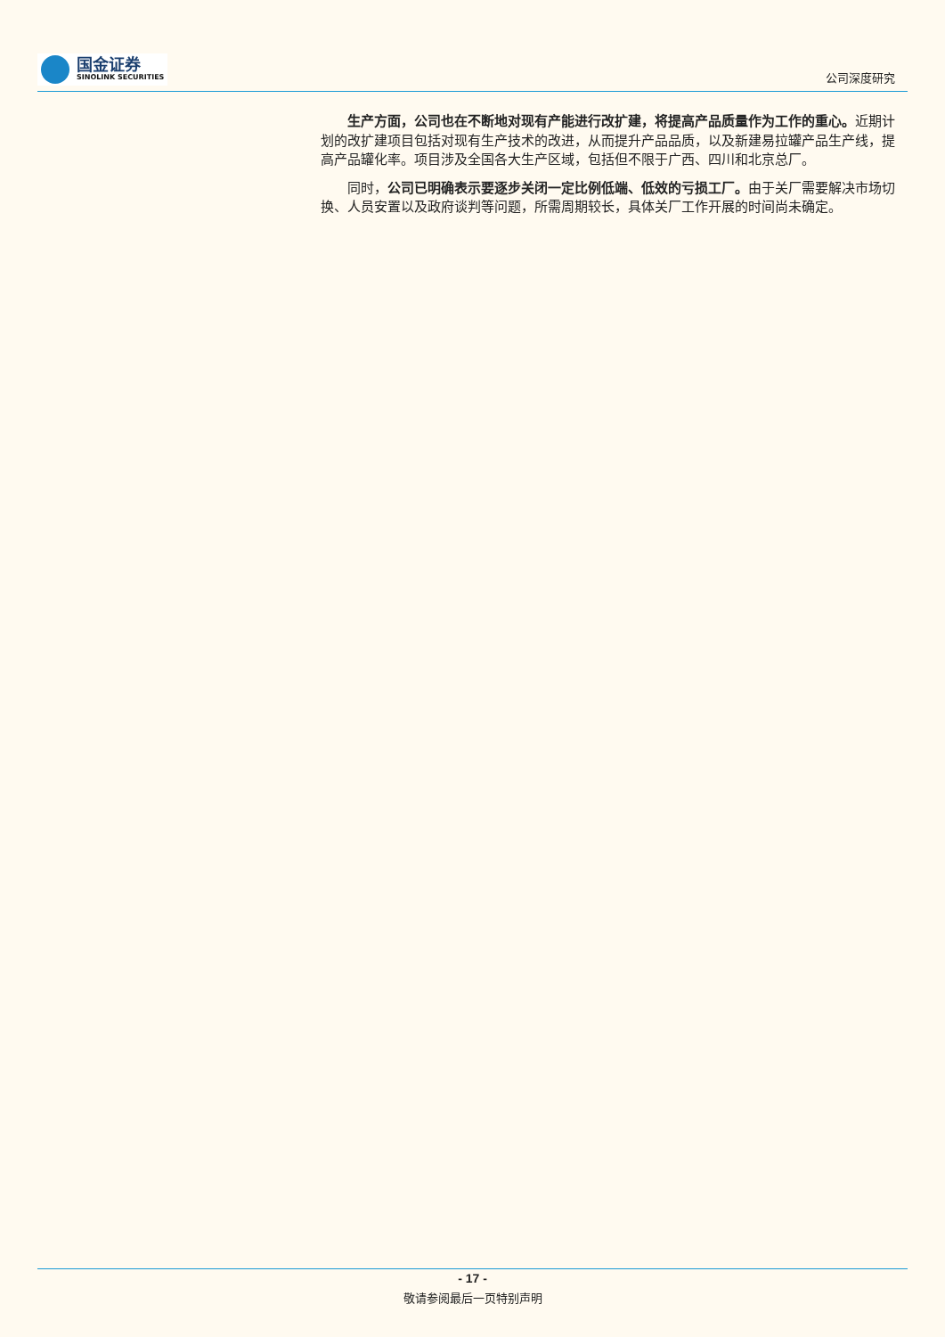国金证券
SINOLINK SECURITIES
公司深度研究
生产方面，公司也在不断地对现有产能进行改扩建，将提高产品质量作为工作的重心。近期计划的改扩建项目包括对现有生产技术的改进，从而提升产品品质，以及新建易拉罐产品生产线，提高产品罐化率。项目涉及全国各大生产区域，包括但不限于广西、四川和北京总厂。
同时，公司已明确表示要逐步关闭一定比例低端、低效的亏损工厂。由于关厂需要解决市场切换、人员安置以及政府谈判等问题，所需周期较长，具体关厂工作开展的时间尚未确定。
- 17 -
敬请参阅最后一页特别声明